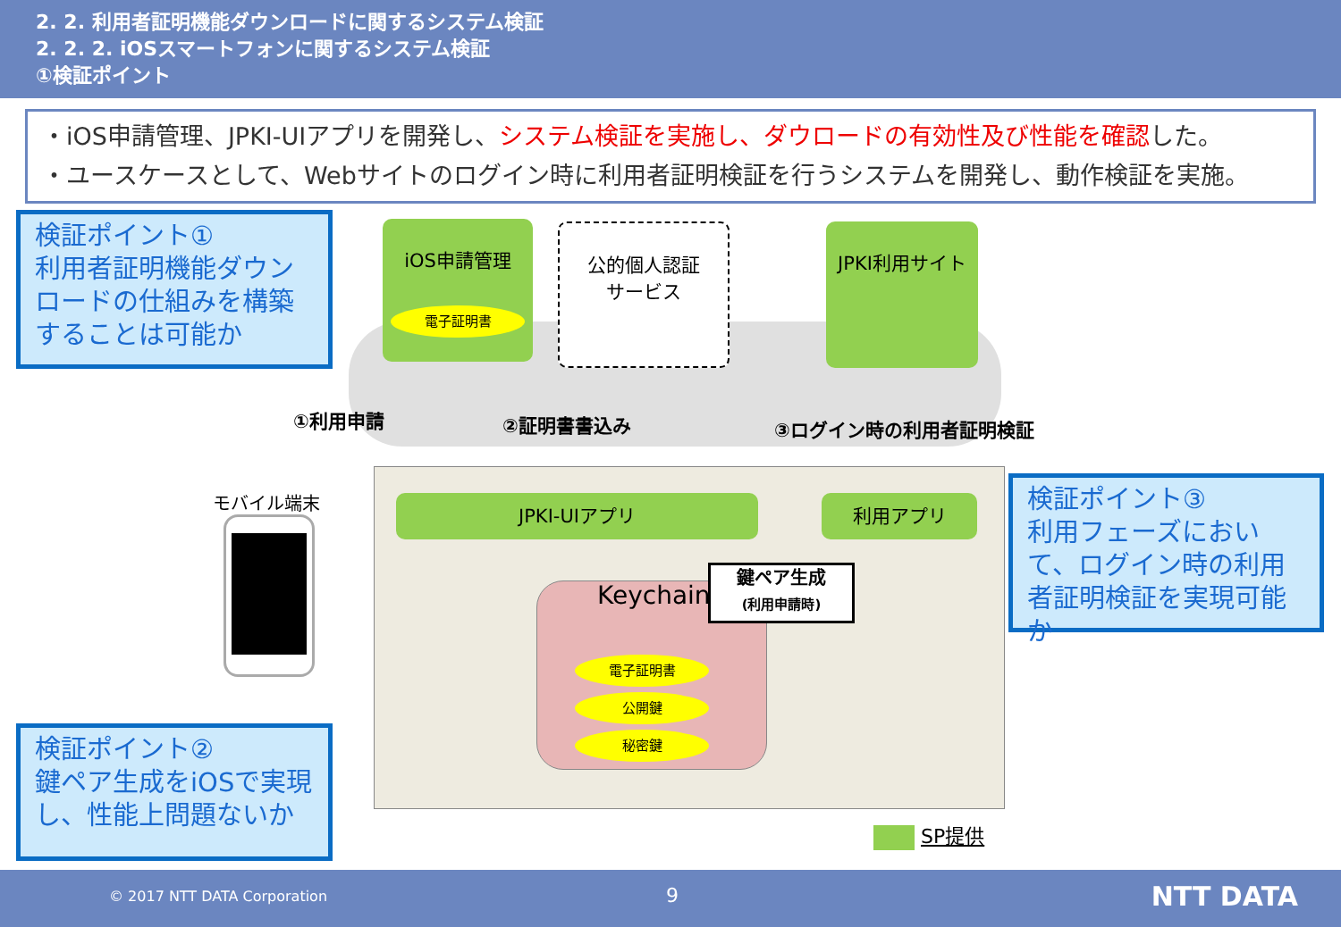2. 2. 利用者証明機能ダウンロードに関するシステム検証
2. 2. 2. iOSスマートフォンに関するシステム検証
①検証ポイント
・iOS申請管理、JPKI-UIアプリを開発し、システム検証を実施し、ダウロードの有効性及び性能を確認した。
・ユースケースとして、Webサイトのログイン時に利用者証明検証を行うシステムを開発し、動作検証を実施。
検証ポイント①
利用者証明機能ダウンロードの仕組みを構築することは可能か
iOS申請管理
電子証明書
公的個人認証
サービス
JPKI利用サイト
①利用申請 ②証明書書込み ③ログイン時の利用者証明検証
モバイル端末 JPKI-UIアプリ 利用アプリ
Keychain
鍵ペア生成
(利用申請時)
電子証明書
公開鍵
秘密鍵
検証ポイント③
利用フェーズにおいて、ログイン時の利用者証明検証を実現可能か
検証ポイント②
鍵ペア生成をiOSで実現し、性能上問題ないか
SP提供
© 2017 NTT DATA Corporation 9 NTT DATA